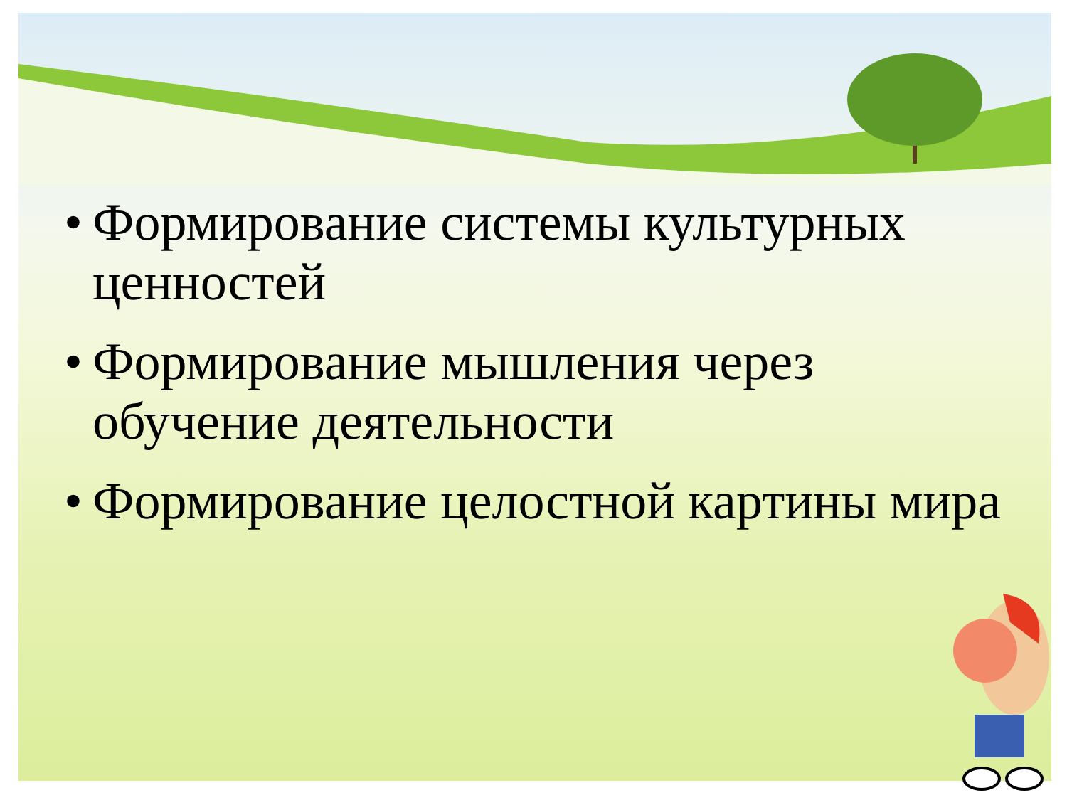• Формирование системы культурных ценностей
• Формирование мышления через обучение деятельности
• Формирование целостной картины мира